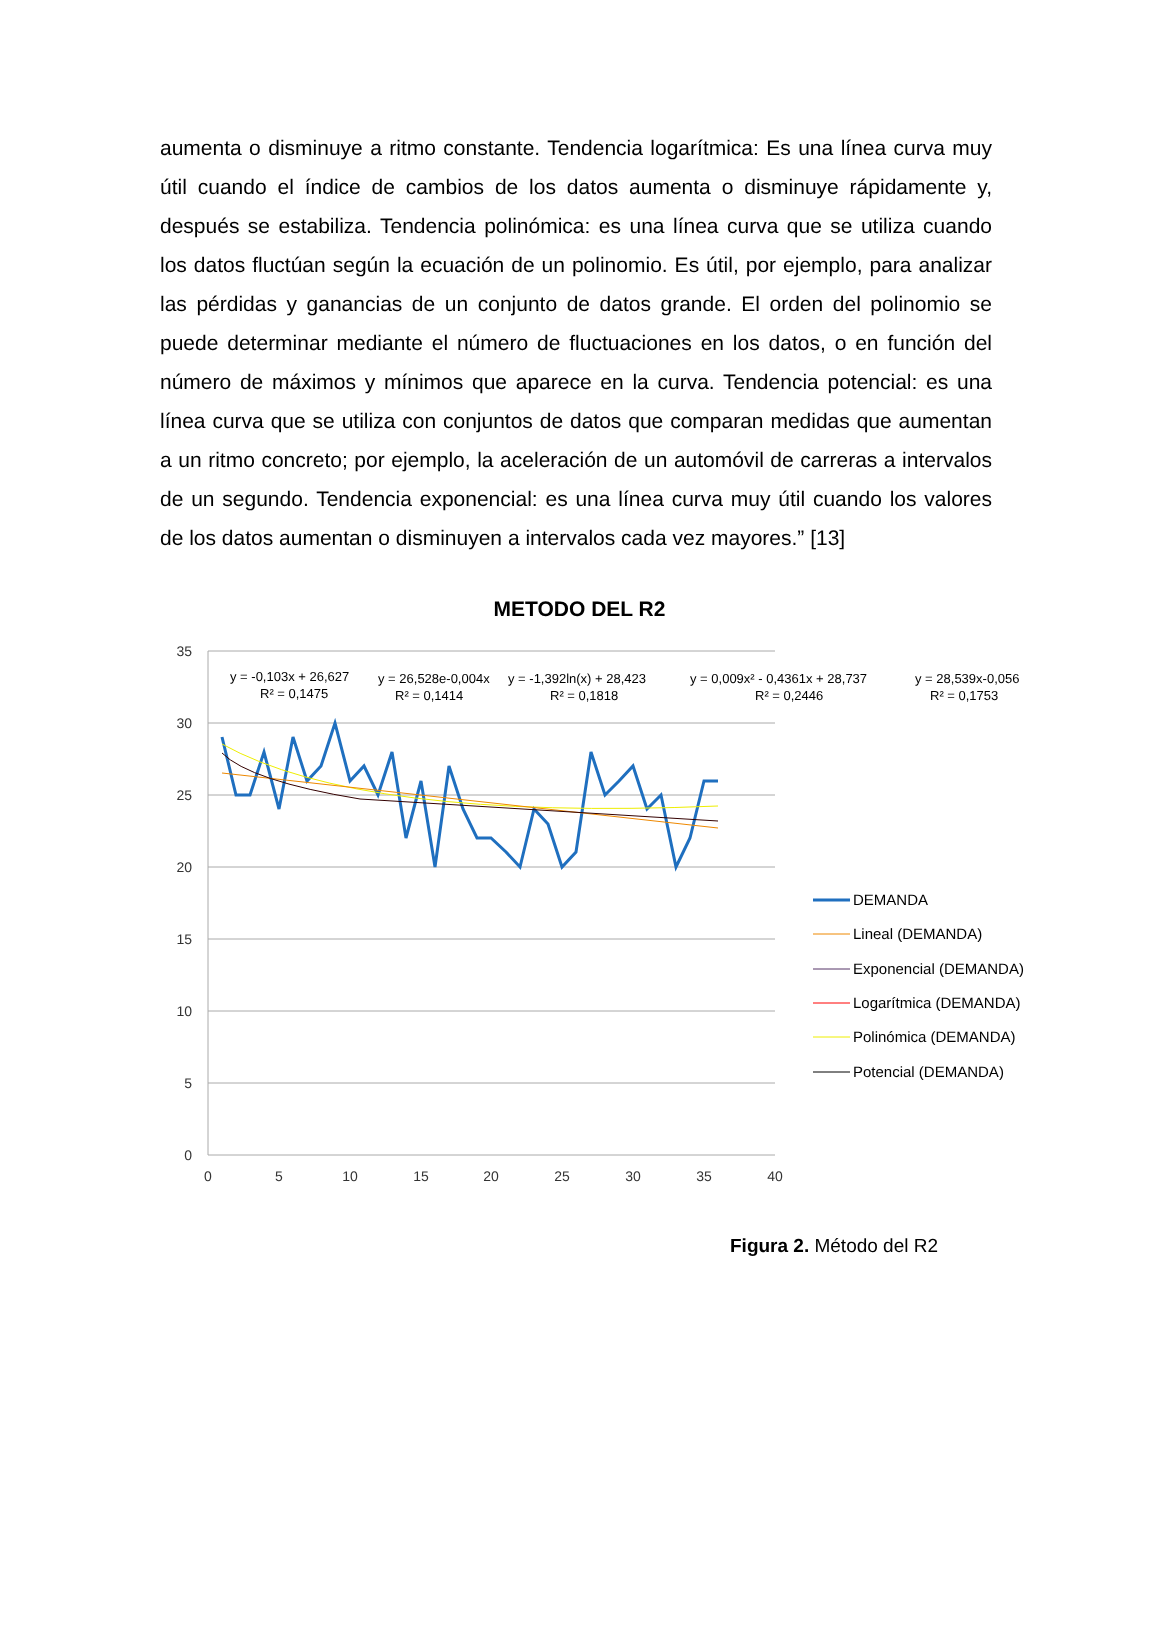aumenta o disminuye a ritmo constante. Tendencia logarítmica: Es una línea curva muy útil cuando el índice de cambios de los datos aumenta o disminuye rápidamente y, después se estabiliza. Tendencia polinómica: es una línea curva que se utiliza cuando los datos fluctúan según la ecuación de un polinomio. Es útil, por ejemplo, para analizar las pérdidas y ganancias de un conjunto de datos grande. El orden del polinomio se puede determinar mediante el número de fluctuaciones en los datos, o en función del número de máximos y mínimos que aparece en la curva. Tendencia potencial: es una línea curva que se utiliza con conjuntos de datos que comparan medidas que aumentan a un ritmo concreto; por ejemplo, la aceleración de un automóvil de carreras a intervalos de un segundo. Tendencia exponencial: es una línea curva muy útil cuando los valores de los datos aumentan o disminuyen a intervalos cada vez mayores.” [13]
METODO DEL R2
35
30
25
20
15
10
5
0
0
5
10
15
20
25
30
35
40
y = -0,103x + 26,627
R² = 0,1475
y = 26,528e-0,004x
R² = 0,1414
y = -1,392ln(x) + 28,423
R² = 0,1818
y = 0,009x² - 0,4361x + 28,737
R² = 0,2446
y = 28,539x-0,056
R² = 0,1753
DEMANDA
Lineal (DEMANDA)
Exponencial (DEMANDA)
Logarítmica (DEMANDA)
Polinómica (DEMANDA)
Potencial (DEMANDA)
Figura 2. Método del R2